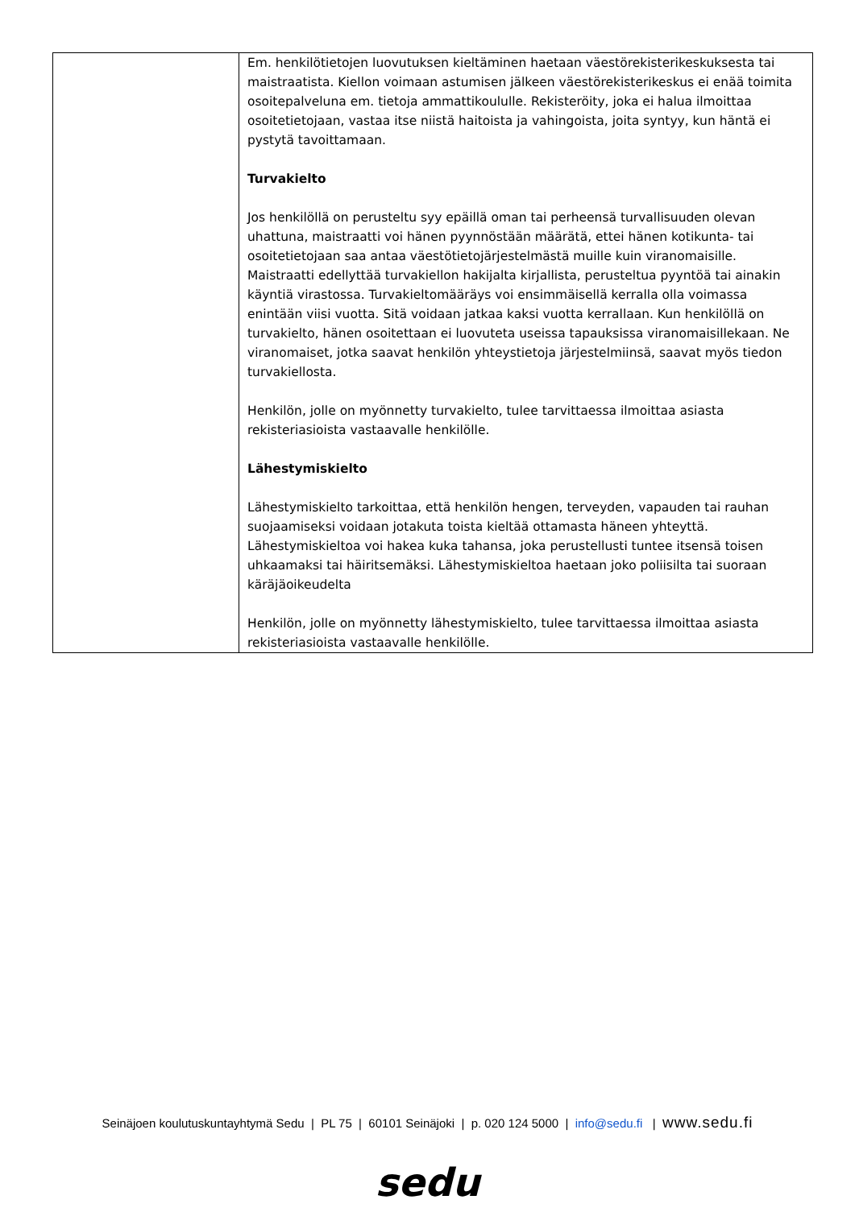| | Em. henkilötietojen luovutuksen kieltäminen haetaan väestörekisterikeskuksesta tai maistraatista. Kiellon voimaan astumisen jälkeen väestörekisterikeskus ei enää toimita osoitepalveluna em. tietoja ammattikoululle. Rekisteröity, joka ei halua ilmoittaa osoitetietojaan, vastaa itse niistä haitoista ja vahingoista, joita syntyy, kun häntä ei pystytä tavoittamaan. Turvakielto Jos henkilöllä on perusteltu syy epäillä oman tai perheensä turvallisuuden olevan uhattuna, maistraatti voi hänen pyynnöstään määrätä, ettei hänen kotikunta- tai osoitetietojaan saa antaa väestötietojärjestelmästä muille kuin viranomaisille. Maistraatti edellyttää turvakiellon hakijalta kirjallista, perusteltua pyyntöä tai ainakin käyntiä virastossa. Turvakieltomääräys voi ensimmäisellä kerralla olla voimassa enintään viisi vuotta. Sitä voidaan jatkaa kaksi vuotta kerrallaan. Kun henkilöllä on turvakielto, hänen osoitettaan ei luovuteta useissa tapauksissa viranomaisillekaan. Ne viranomaiset, jotka saavat henkilön yhteystietoja järjestelmiinsä, saavat myös tiedon turvakiellosta. Henkilön, jolle on myönnetty turvakielto, tulee tarvittaessa ilmoittaa asiasta rekisteriasioista vastaavalle henkilölle. Lähestymiskielto Lähestymiskielto tarkoittaa, että henkilön hengen, terveyden, vapauden tai rauhan suojaamiseksi voidaan jotakuta toista kieltää ottamasta häneen yhteyttä. Lähestymiskieltoa voi hakea kuka tahansa, joka perustellusti tuntee itsensä toisen uhkaamaksi tai häiritsemäksi. Lähestymiskieltoa haetaan joko poliisilta tai suoraan käräjäoikeudelta Henkilön, jolle on myönnetty lähestymiskielto, tulee tarvittaessa ilmoittaa asiasta rekisteriasioista vastaavalle henkilölle. |
Seinäjoen koulutuskuntayhtymä Sedu | PL 75 | 60101 Seinäjoki | p. 020 124 5000 | info@sedu.fi | www.sedu.fi
sedu